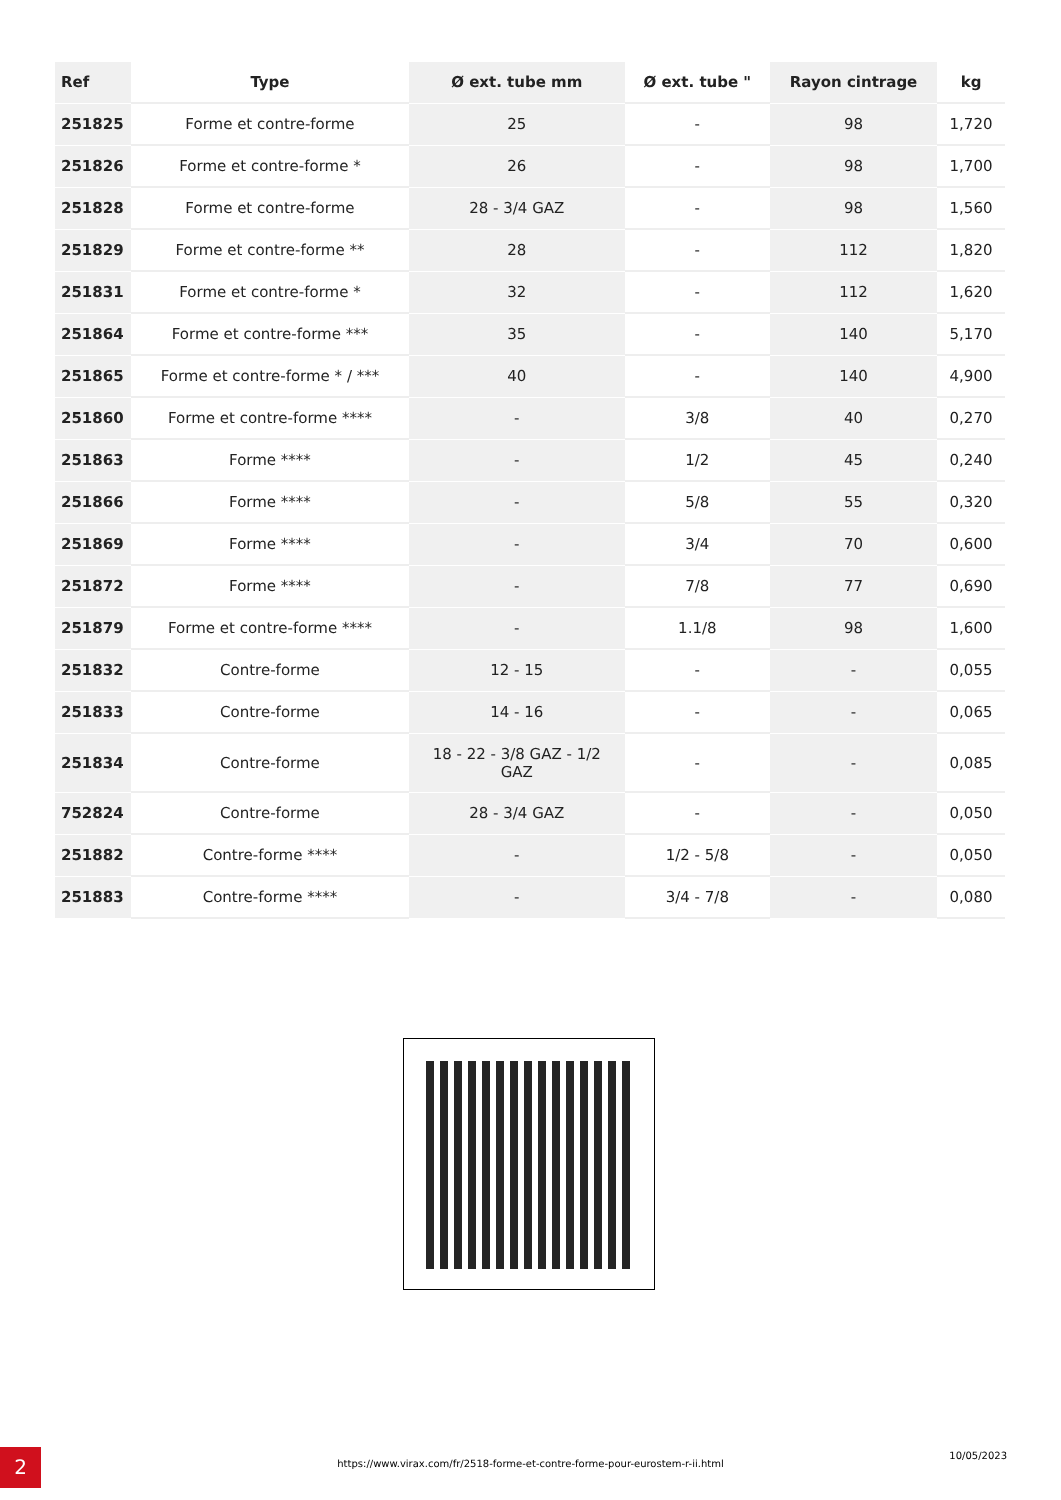| Ref | Type | Ø ext. tube mm | Ø ext. tube " | Rayon cintrage | kg |
| --- | --- | --- | --- | --- | --- |
| 251825 | Forme et contre-forme | 25 | - | 98 | 1,720 |
| 251826 | Forme et contre-forme * | 26 | - | 98 | 1,700 |
| 251828 | Forme et contre-forme | 28 - 3/4 GAZ | - | 98 | 1,560 |
| 251829 | Forme et contre-forme ** | 28 | - | 112 | 1,820 |
| 251831 | Forme et contre-forme * | 32 | - | 112 | 1,620 |
| 251864 | Forme et contre-forme *** | 35 | - | 140 | 5,170 |
| 251865 | Forme et contre-forme * / *** | 40 | - | 140 | 4,900 |
| 251860 | Forme et contre-forme **** | - | 3/8 | 40 | 0,270 |
| 251863 | Forme **** | - | 1/2 | 45 | 0,240 |
| 251866 | Forme **** | - | 5/8 | 55 | 0,320 |
| 251869 | Forme **** | - | 3/4 | 70 | 0,600 |
| 251872 | Forme **** | - | 7/8 | 77 | 0,690 |
| 251879 | Forme et contre-forme **** | - | 1.1/8 | 98 | 1,600 |
| 251832 | Contre-forme | 12 - 15 | - | - | 0,055 |
| 251833 | Contre-forme | 14 - 16 | - | - | 0,065 |
| 251834 | Contre-forme | 18 - 22 - 3/8 GAZ - 1/2 GAZ | - | - | 0,085 |
| 752824 | Contre-forme | 28 - 3/4 GAZ | - | - | 0,050 |
| 251882 | Contre-forme **** | - | 1/2 - 5/8 | - | 0,050 |
| 251883 | Contre-forme **** | - | 3/4 - 7/8 | - | 0,080 |
2 https://www.virax.com/fr/2518-forme-et-contre-forme-pour-eurostem-r-ii.html
10/05/2023